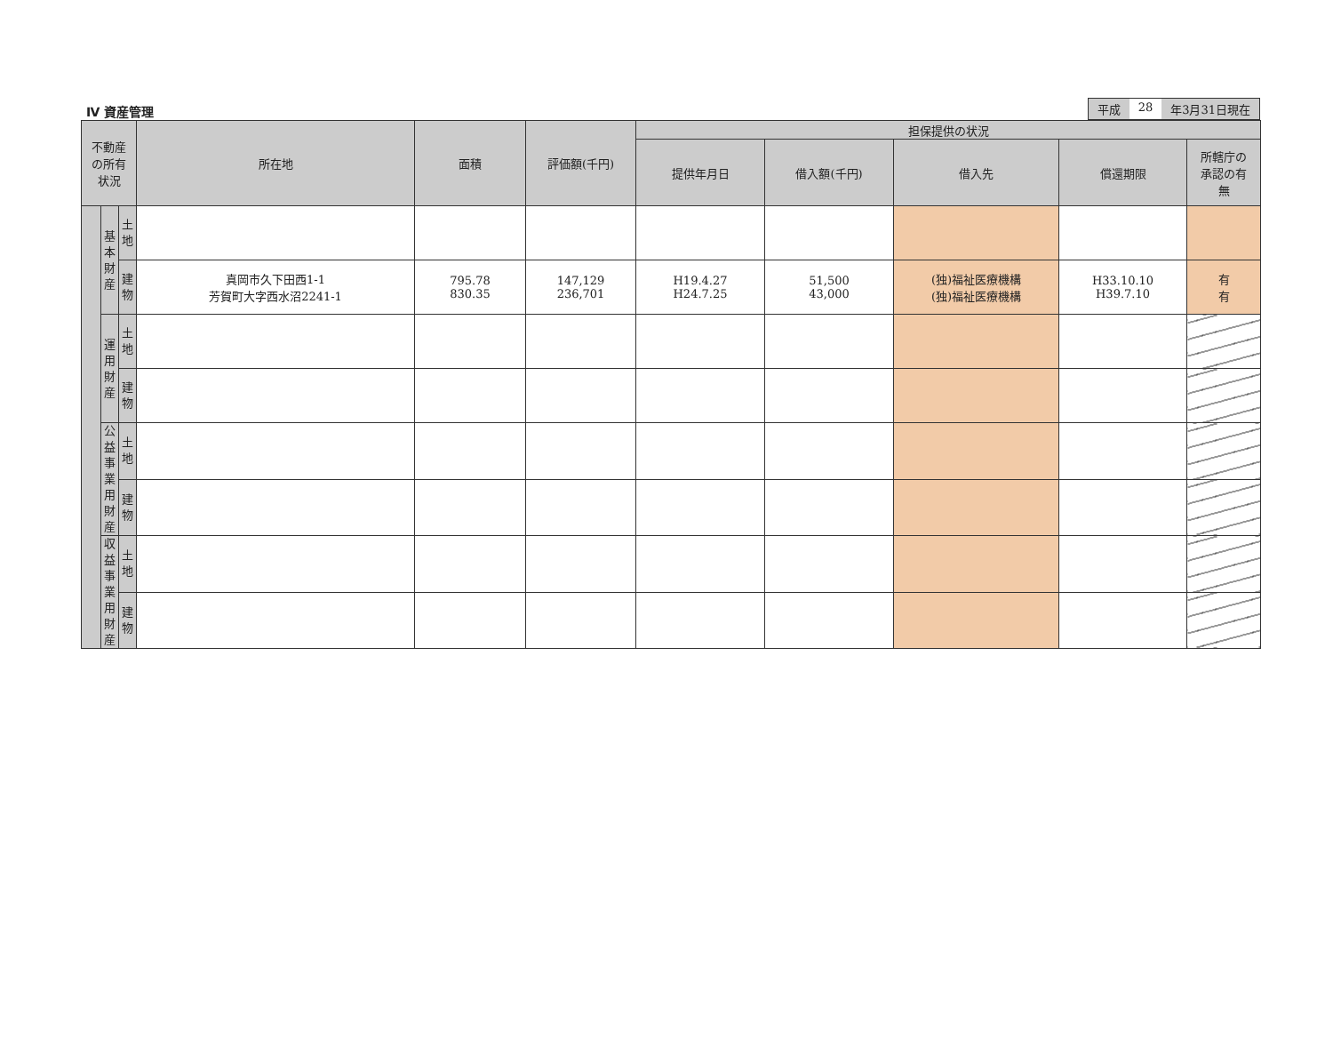Ⅳ 資産管理
平成 28 年3月31日現在
| 不動産 の所有 状況 | | | 所在地 | 面積 | 評価額(千円) | 担保提供の状況 | | | | |
| --- | --- | --- | --- | --- | --- | --- | --- | --- | --- | --- |
| | | | | | | 提供年月日 | 借入額(千円) | 借入先 | 償還期限 | 所轄庁の 承認の有 無 |
| | 基 本 財 産 | 土 地 | | | | | | | | |
| | | 建 物 | 真岡市久下田西1-1 芳賀町大字西水沼2241-1 | 795.78 830.35 | 147,129 236,701 | H19.4.27 H24.7.25 | 51,500 43,000 | (独)福祉医療機構 (独)福祉医療機構 | H33.10.10 H39.7.10 | 有 有 |
| | 運 用 財 産 | 土 地 | | | | | | | | |
| | | 建 物 | | | | | | | | |
| | 公 益 事 業 用 財 産 | 土 地 | | | | | | | | |
| | | 建 物 | | | | | | | | |
| | 収 益 事 業 用 財 産 | 土 地 | | | | | | | | |
| | | 建 物 | | | | | | | | |